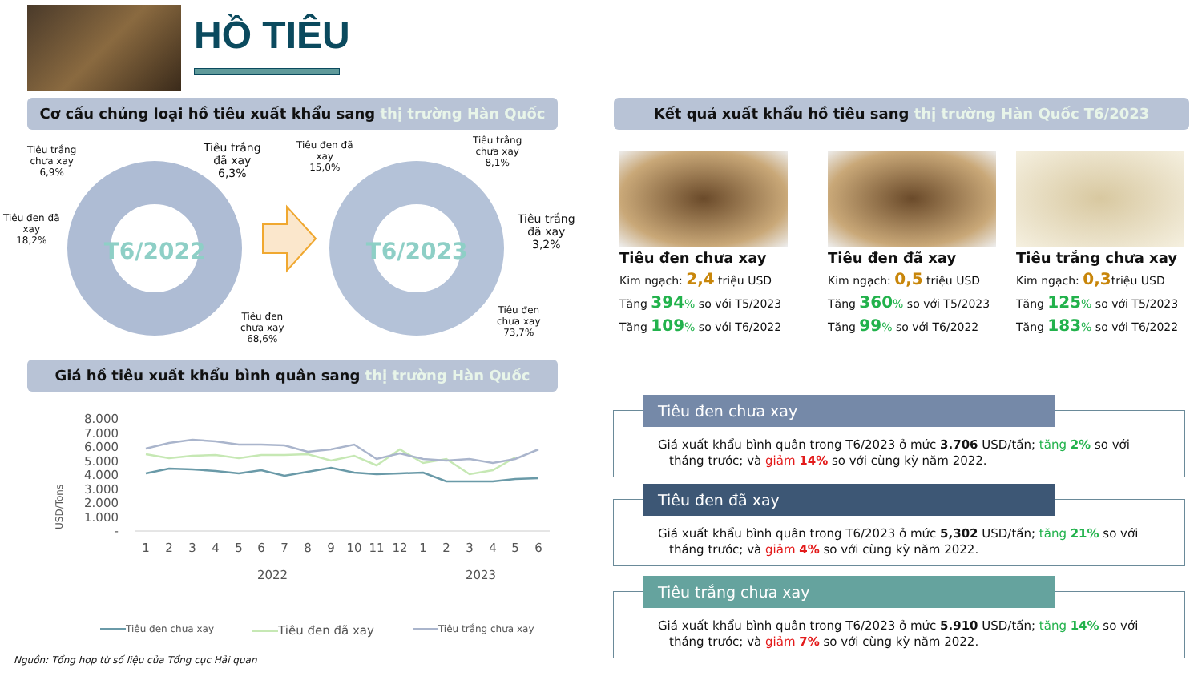HỒ TIÊU
Cơ cấu chủng loại hồ tiêu xuất khẩu sang thị trường Hàn Quốc Kết quả xuất khẩu hồ tiêu sang thị trường Hàn Quốc T6/2023
T6/2022
T6/2023
Tiêu trắng
chưa xay
6,9%
Tiêu trắng
đã xay
6,3%
Tiêu đen đã
xay
18,2%
Tiêu đen
chưa xay
68,6%
Tiêu đen đã
xay
15,0%
Tiêu trắng
chưa xay
8,1%
Tiêu trắng
đã xay
3,2%
Tiêu đen
chưa xay
73,7%
Tiêu đen chưa xay
Kim ngạch: 2,4 triệu USD
Tăng 394% so với T5/2023
Tăng 109% so với T6/2022
Tiêu đen đã xay
Kim ngạch: 0,5 triệu USD
Tăng 360% so với T5/2023
Tăng 99% so với T6/2022
Tiêu trắng chưa xay
Kim ngạch: 0,3triệu USD
Tăng 125% so với T5/2023
Tăng 183% so với T6/2022
Giá hồ tiêu xuất khẩu bình quân sang thị trường Hàn Quốc
USD/Tons
8.000
7.000
6.000
5.000
4.000
3.000
2.000
1.000
-
1
2
3
4
5
6
7
8
9
10
11
12
1
2
3
4
5
6
2022
2023
Tiêu đen chưa xay Tiêu đen đã xay Tiêu trắng chưa xay
Nguồn: Tổng hợp từ số liệu của Tổng cục Hải quan
Tiêu đen chưa xay
Giá xuất khẩu bình quân trong T6/2023 ở mức 3.706 USD/tấn; tăng 2% so với tháng trước; và giảm 14% so với cùng kỳ năm 2022.
Tiêu đen đã xay
Giá xuất khẩu bình quân trong T6/2023 ở mức 5,302 USD/tấn; tăng 21% so với tháng trước; và giảm 4% so với cùng kỳ năm 2022.
Tiêu trắng chưa xay
Giá xuất khẩu bình quân trong T6/2023 ở mức 5.910 USD/tấn; tăng 14% so với tháng trước; và giảm 7% so với cùng kỳ năm 2022.